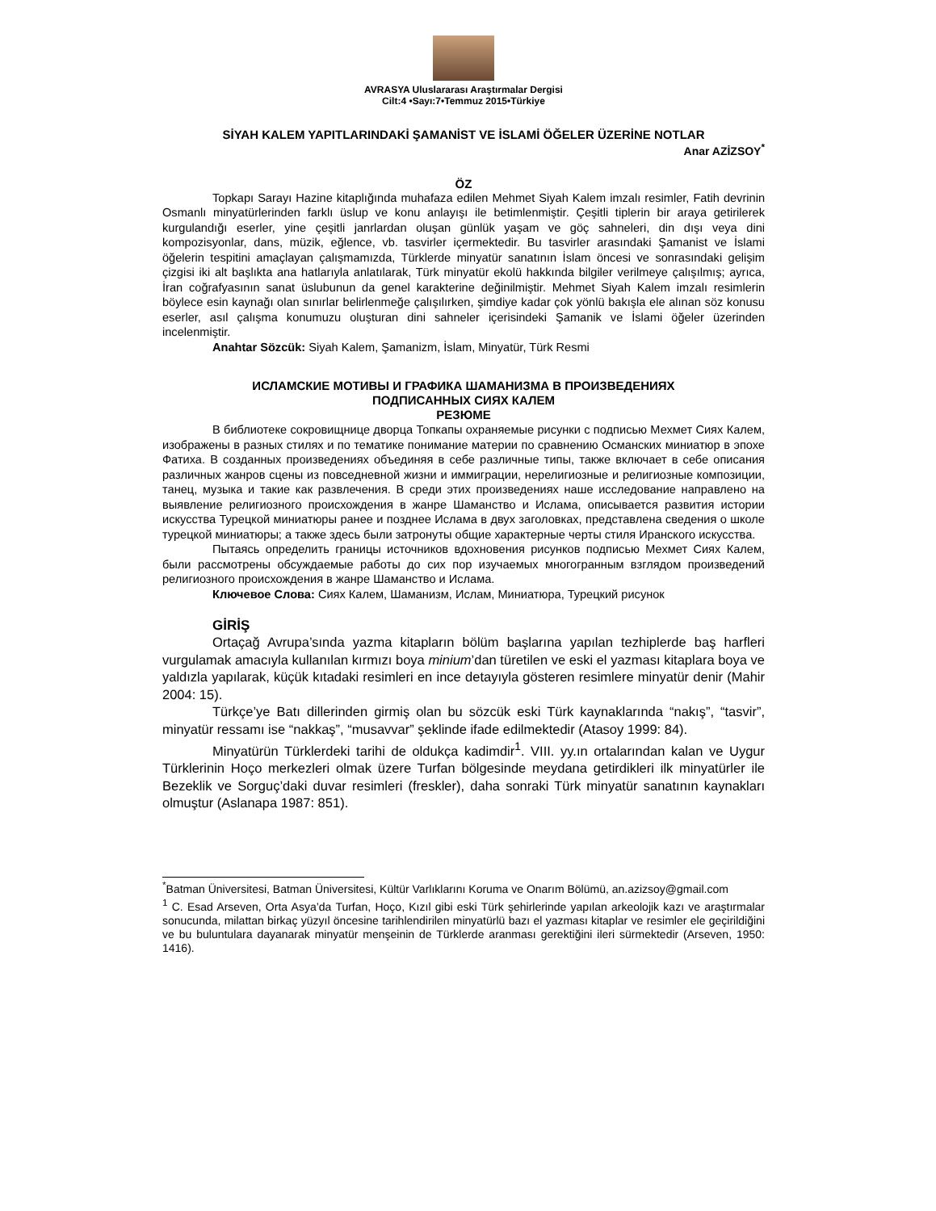AVRASYA Uluslararası Araştırmalar Dergisi
Cilt:4 •Sayı:7•Temmuz 2015•Türkiye
SİYAH KALEM YAPITLARINDAKİ ŞAMANİST VE İSLAMİ ÖĞELER ÜZERİNE NOTLAR
Anar AZİZSOY<sup>*</sup>
ÖZ
Topkapı Sarayı Hazine kitaplığında muhafaza edilen Mehmet Siyah Kalem imzalı resimler, Fatih devrinin Osmanlı minyatürlerinden farklı üslup ve konu anlayışı ile betimlenmiştir. Çeşitli tiplerin bir araya getirilerek kurgulandığı eserler, yine çeşitli janrlardan oluşan günlük yaşam ve göç sahneleri, din dışı veya dini kompozisyonlar, dans, müzik, eğlence, vb. tasvirler içermektedir. Bu tasvirler arasındaki Şamanist ve İslami öğelerin tespitini amaçlayan çalışmamızda, Türklerde minyatür sanatının İslam öncesi ve sonrasındaki gelişim çizgisi iki alt başlıkta ana hatlarıyla anlatılarak, Türk minyatür ekolü hakkında bilgiler verilmeye çalışılmış; ayrıca, İran coğrafyasının sanat üslubunun da genel karakterine değinilmiştir. Mehmet Siyah Kalem imzalı resimlerin böylece esin kaynağı olan sınırlar belirlenmeğe çalışılırken, şimdiye kadar çok yönlü bakışla ele alınan söz konusu eserler, asıl çalışma konumuzu oluşturan dini sahneler içerisindeki Şamanik ve İslami öğeler üzerinden incelenmiştir.
Anahtar Sözcük: Siyah Kalem, Şamanizm, İslam, Minyatür, Türk Resmi
ИСЛАМСКИЕ МОТИВЫ И ГРАФИКА ШАМАНИЗМА В ПРОИЗВЕДЕНИЯХ
ПОДПИСАННЫХ СИЯХ КАЛЕМ
РЕЗЮМЕ
В библиотеке сокровищнице дворца Топкапы охраняемые рисунки с подписью Мехмет Сиях Калем, изображены в разных стилях и по тематике понимание материи по сравнению Османских миниатюр в эпохе Фатиха. В созданных произведениях объединяя в себе различные типы, также включает в себе описания различных жанров сцены из повседневной жизни и иммиграции, нерелигиозные и религиозные композиции, танец, музыка и такие как развлечения. В среди этих произведениях наше исследование направлено на выявление религиозного происхождения в жанре Шаманство и Ислама, описывается развития истории искусства Турецкой миниатюры ранее и позднее Ислама в двух заголовках, представлена сведения о школе турецкой миниатюры; а также здесь были затронуты общие характерные черты стиля Иранского искусства.
Пытаясь определить границы источников вдохновения рисунков подписью Мехмет Сиях Калем, были рассмотрены обсуждаемые работы до сих пор изучаемых многогранным взглядом произведений религиозного происхождения в жанре Шаманство и Ислама.
Ключевое Слова: Сиях Калем, Шаманизм, Ислам, Миниатюра, Турецкий рисунок
GİRİŞ
Ortaçağ Avrupa’sında yazma kitapların bölüm başlarına yapılan tezhiplerde baş harfleri vurgulamak amacıyla kullanılan kırmızı boya minium’dan türetilen ve eski el yazması kitaplara boya ve yaldızla yapılarak, küçük kıtadaki resimleri en ince detayıyla gösteren resimlere minyatür denir (Mahir 2004: 15).
Türkçe’ye Batı dillerinden girmiş olan bu sözcük eski Türk kaynaklarında “nakış”, “tasvir”, minyatür ressamı ise “nakkaş”, “musavvar” şeklinde ifade edilmektedir (Atasoy 1999: 84).
Minyatürün Türklerdeki tarihi de oldukça kadimdir<sup>1</sup>. VIII. yy.ın ortalarından kalan ve Uygur Türklerinin Hoço merkezleri olmak üzere Turfan bölgesinde meydana getirdikleri ilk minyatürler ile Bezeklik ve Sorguç’daki duvar resimleri (freskler), daha sonraki Türk minyatür sanatının kaynakları olmuştur (Aslanapa 1987: 851).
<sup>*</sup> Batman Üniversitesi, Batman Üniversitesi, Kültür Varlıklarını Koruma ve Onarım Bölümü, an.azizsoy@gmail.com
<sup>1</sup> C. Esad Arseven, Orta Asya’da Turfan, Hoço, Kızıl gibi eski Türk şehirlerinde yapılan arkeolojik kazı ve araştırmalar sonucunda, milattan birkaç yüzyıl öncesine tarihlendirilen minyatürlü bazı el yazması kitaplar ve resimler ele geçirildiğini ve bu buluntulara dayanarak minyatür menşeinin de Türklerde aranması gerektiğini ileri sürmektedir (Arseven, 1950: 1416).